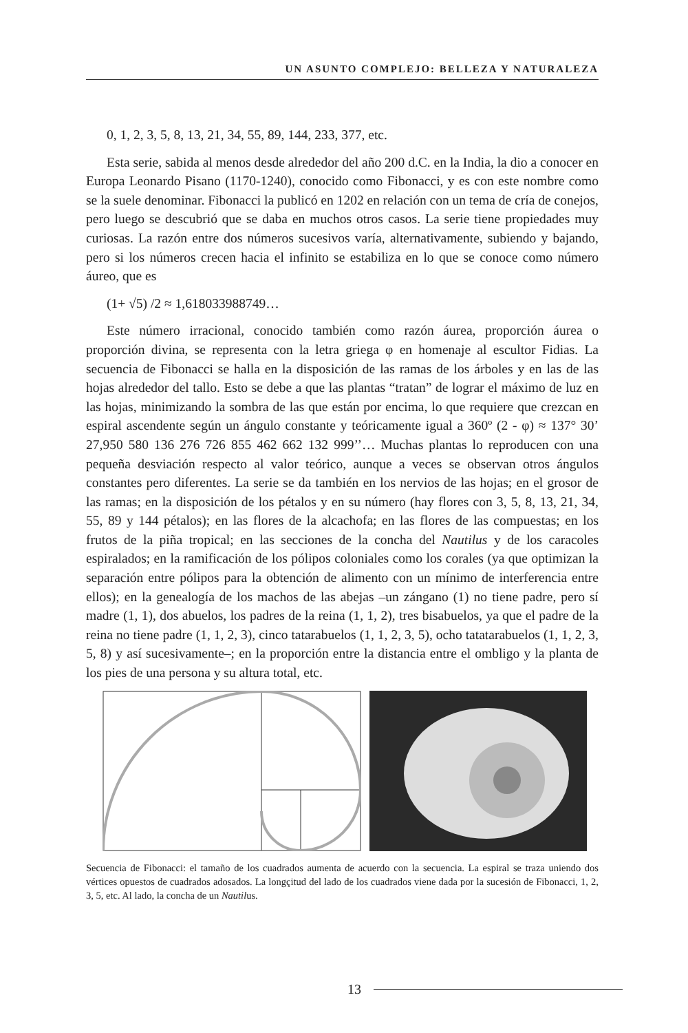UN ASUNTO COMPLEJO: BELLEZA Y NATURALEZA
0, 1, 2, 3, 5, 8, 13, 21, 34, 55, 89, 144, 233, 377, etc.
Esta serie, sabida al menos desde alrededor del año 200 d.C. en la India, la dio a conocer en Europa Leonardo Pisano (1170-1240), conocido como Fibonacci, y es con este nombre como se la suele denominar. Fibonacci la publicó en 1202 en relación con un tema de cría de conejos, pero luego se descubrió que se daba en muchos otros casos. La serie tiene propiedades muy curiosas. La razón entre dos números sucesivos varía, alternativamente, subiendo y bajando, pero si los números crecen hacia el infinito se estabiliza en lo que se conoce como número áureo, que es
(1+ √5) /2 ≈ 1,618033988749…
Este número irracional, conocido también como razón áurea, proporción áurea o proporción divina, se representa con la letra griega φ en homenaje al escultor Fidias. La secuencia de Fibonacci se halla en la disposición de las ramas de los árboles y en las de las hojas alrededor del tallo. Esto se debe a que las plantas “tratan” de lograr el máximo de luz en las hojas, minimizando la sombra de las que están por encima, lo que requiere que crezcan en espiral ascendente según un ángulo constante y teóricamente igual a 360º (2 - φ) ≈ 137° 30’ 27,950 580 136 276 726 855 462 662 132 999’’… Muchas plantas lo reproducen con una pequeña desviación respecto al valor teórico, aunque a veces se observan otros ángulos constantes pero diferentes. La serie se da también en los nervios de las hojas; en el grosor de las ramas; en la disposición de los pétalos y en su número (hay flores con 3, 5, 8, 13, 21, 34, 55, 89 y 144 pétalos); en las flores de la alcachofa; en las flores de las compuestas; en los frutos de la piña tropical; en las secciones de la concha del Nautilus y de los caracoles espiralados; en la ramificación de los pólipos coloniales como los corales (ya que optimizan la separación entre pólipos para la obtención de alimento con un mínimo de interferencia entre ellos); en la genealogía de los machos de las abejas –un zángano (1) no tiene padre, pero sí madre (1, 1), dos abuelos, los padres de la reina (1, 1, 2), tres bisabuelos, ya que el padre de la reina no tiene padre (1, 1, 2, 3), cinco tatarabuelos (1, 1, 2, 3, 5), ocho tatatarabuelos (1, 1, 2, 3, 5, 8) y así sucesivamente–; en la proporción entre la distancia entre el ombligo y la planta de los pies de una persona y su altura total, etc.
Secuencia de Fibonacci: el tamaño de los cuadrados aumenta de acuerdo con la secuencia. La espiral se traza uniendo dos vértices opuestos de cuadrados adosados. La longçitud del lado de los cuadrados viene dada por la sucesión de Fibonacci, 1, 2, 3, 5, etc. Al lado, la concha de un Nautilus.
13